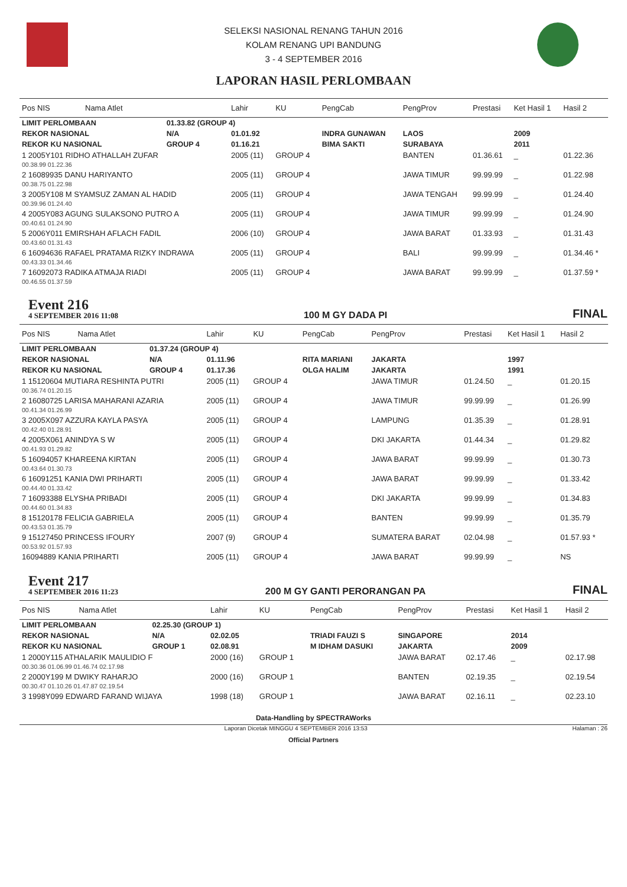SELEKSI NASIONAL RENANG TAHUN 2016
KOLAM RENANG UPI BANDUNG
3 - 4 SEPTEMBER 2016
LAPORAN HASIL PERLOMBAAN
| Pos NIS | Nama Atlet | | Lahir | KU | PengCab | PengProv | Prestasi | Ket Hasil 1 | Hasil 2 |
| --- | --- | --- | --- | --- | --- | --- | --- | --- | --- |
| LIMIT PERLOMBAAN | | 01.33.82 (GROUP 4) | | | | | | | |
| REKOR NASIONAL | | N/A | 01.01.92 | | INDRA GUNAWAN | LAOS | | 2009 | |
| REKOR KU NASIONAL | | GROUP 4 | 01.16.21 | | BIMA SAKTI | SURABAYA | | 2011 | |
| 1 2005Y101 RIDHO ATHALLAH ZUFAR | | | 2005 (11) | GROUP 4 | | BANTEN | 01.36.61 | _ | 01.22.36 |
| 00.38.99 01.22.36 | | | | | | | | | |
| 2 16089935 DANU HARIYANTO | | | 2005 (11) | GROUP 4 | | JAWA TIMUR | 99.99.99 | _ | 01.22.98 |
| 00.38.75 01.22.98 | | | | | | | | | |
| 3 2005Y108 M SYAMSUZ ZAMAN AL HADID | | | 2005 (11) | GROUP 4 | | JAWA TENGAH | 99.99.99 | _ | 01.24.40 |
| 00.39.96 01.24.40 | | | | | | | | | |
| 4 2005Y083 AGUNG SULAKSONO PUTRO A | | | 2005 (11) | GROUP 4 | | JAWA TIMUR | 99.99.99 | _ | 01.24.90 |
| 00.40.61 01.24.90 | | | | | | | | | |
| 5 2006Y011 EMIRSHAH AFLACH FADIL | | | 2006 (10) | GROUP 4 | | JAWA BARAT | 01.33.93 | _ | 01.31.43 |
| 00.43.60 01.31.43 | | | | | | | | | |
| 6 16094636 RAFAEL PRATAMA RIZKY INDRAWA | | | 2005 (11) | GROUP 4 | | BALI | 99.99.99 | _ | 01.34.46 * |
| 00.43.33 01.34.46 | | | | | | | | | |
| 7 16092073 RADIKA ATMAJA RIADI | | | 2005 (11) | GROUP 4 | | JAWA BARAT | 99.99.99 | _ | 01.37.59 * |
| 00.46.55 01.37.59 | | | | | | | | | |
Event 216
4 SEPTEMBER 2016 11:08
100 M GY DADA PI
FINAL
| Pos NIS | Nama Atlet | | Lahir | KU | PengCab | PengProv | Prestasi | Ket Hasil 1 | Hasil 2 |
| --- | --- | --- | --- | --- | --- | --- | --- | --- | --- |
| LIMIT PERLOMBAAN | | 01.37.24 (GROUP 4) | | | | | | | |
| REKOR NASIONAL | | N/A | 01.11.96 | | RITA MARIANI | JAKARTA | | 1997 | |
| REKOR KU NASIONAL | | GROUP 4 | 01.17.36 | | OLGA HALIM | JAKARTA | | 1991 | |
| 1 15120604 MUTIARA RESHINTA PUTRI | | | 2005 (11) | GROUP 4 | | JAWA TIMUR | 01.24.50 | _ | 01.20.15 |
| 00.36.74 01.20.15 | | | | | | | | | |
| 2 16080725 LARISA MAHARANI AZARIA | | | 2005 (11) | GROUP 4 | | JAWA TIMUR | 99.99.99 | _ | 01.26.99 |
| 00.41.34 01.26.99 | | | | | | | | | |
| 3 2005X097 AZZURA KAYLA PASYA | | | 2005 (11) | GROUP 4 | | LAMPUNG | 01.35.39 | _ | 01.28.91 |
| 00.42.40 01.28.91 | | | | | | | | | |
| 4 2005X061 ANINDYA S W | | | 2005 (11) | GROUP 4 | | DKI JAKARTA | 01.44.34 | _ | 01.29.82 |
| 00.41.93 01.29.82 | | | | | | | | | |
| 5 16094057 KHAREENA KIRTAN | | | 2005 (11) | GROUP 4 | | JAWA BARAT | 99.99.99 | _ | 01.30.73 |
| 00.43.64 01.30.73 | | | | | | | | | |
| 6 16091251 KANIA DWI PRIHARTI | | | 2005 (11) | GROUP 4 | | JAWA BARAT | 99.99.99 | _ | 01.33.42 |
| 00.44.40 01.33.42 | | | | | | | | | |
| 7 16093388 ELYSHA PRIBADI | | | 2005 (11) | GROUP 4 | | DKI JAKARTA | 99.99.99 | _ | 01.34.83 |
| 00.44.60 01.34.83 | | | | | | | | | |
| 8 15120178 FELICIA GABRIELA | | | 2005 (11) | GROUP 4 | | BANTEN | 99.99.99 | _ | 01.35.79 |
| 00.43.53 01.35.79 | | | | | | | | | |
| 9 15127450 PRINCESS IFOURY | | | 2007 (9) | GROUP 4 | | SUMATERA BARAT | 02.04.98 | _ | 01.57.93 * |
| 00.53.92 01.57.93 | | | | | | | | | |
| 16094889 KANIA PRIHARTI | | | 2005 (11) | GROUP 4 | | JAWA BARAT | 99.99.99 | _ | NS |
Event 217
4 SEPTEMBER 2016 11:23
200 M GY GANTI PERORANGAN PA
FINAL
| Pos NIS | Nama Atlet | | Lahir | KU | PengCab | PengProv | Prestasi | Ket Hasil 1 | Hasil 2 |
| --- | --- | --- | --- | --- | --- | --- | --- | --- | --- |
| LIMIT PERLOMBAAN | | 02.25.30 (GROUP 1) | | | | | | | |
| REKOR NASIONAL | | N/A | 02.02.05 | | TRIADI FAUZI S | SINGAPORE | | 2014 | |
| REKOR KU NASIONAL | | GROUP 1 | 02.08.91 | | M IDHAM DASUKI | JAKARTA | | 2009 | |
| 1 2000Y115 ATHALARIK MAULIDIO F | | | 2000 (16) | GROUP 1 | | JAWA BARAT | 02.17.46 | _ | 02.17.98 |
| 00.30.36 01.06.99 01.46.74 02.17.98 | | | | | | | | | |
| 2 2000Y199 M DWIKY RAHARJO | | | 2000 (16) | GROUP 1 | | BANTEN | 02.19.35 | _ | 02.19.54 |
| 00.30.47 01.10.26 01.47.87 02.19.54 | | | | | | | | | |
| 3 1998Y099 EDWARD FARAND WIJAYA | | | 1998 (18) | GROUP 1 | | JAWA BARAT | 02.16.11 | _ | 02.23.10 |
Data-Handling by SPECTRAWorks
Laporan Dicetak MINGGU 4 SEPTEMBER 2016 13:53 Halaman : 26
Official Partners